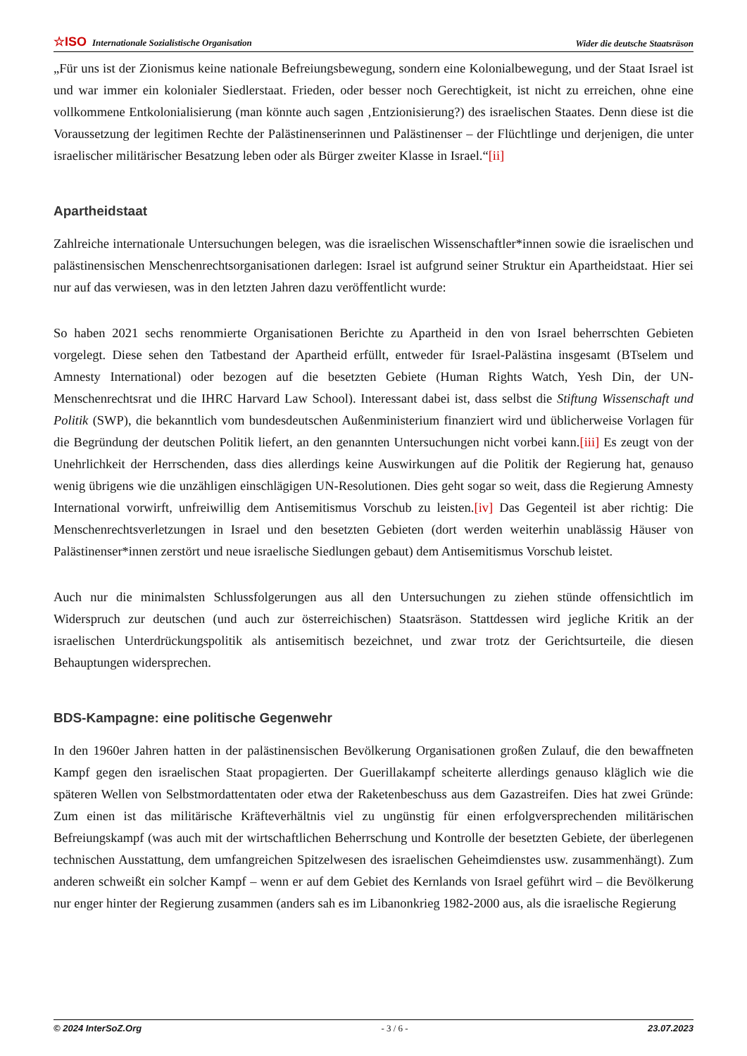☆ISO Internationale Sozialistische Organisation Wider die deutsche Staatsräson
„Für uns ist der Zionismus keine nationale Befreiungsbewegung, sondern eine Kolonialbewegung, und der Staat Israel ist und war immer ein kolonialer Siedlerstaat. Frieden, oder besser noch Gerechtigkeit, ist nicht zu erreichen, ohne eine vollkommene Entkolonialisierung (man könnte auch sagen ‚Entzionisierung?) des israelischen Staates. Denn diese ist die Voraussetzung der legitimen Rechte der Palästinenserinnen und Palästinenser – der Flüchtlinge und derjenigen, die unter israelischer militärischer Besatzung leben oder als Bürger zweiter Klasse in Israel.“[ii]
Apartheidstaat
Zahlreiche internationale Untersuchungen belegen, was die israelischen Wissenschaftler*innen sowie die israelischen und palästinensischen Menschenrechtsorganisationen darlegen: Israel ist aufgrund seiner Struktur ein Apartheidstaat. Hier sei nur auf das verwiesen, was in den letzten Jahren dazu veröffentlicht wurde:
So haben 2021 sechs renommierte Organisationen Berichte zu Apartheid in den von Israel beherrschten Gebieten vorgelegt. Diese sehen den Tatbestand der Apartheid erfüllt, entweder für Israel-Palästina insgesamt (BTselem und Amnesty International) oder bezogen auf die besetzten Gebiete (Human Rights Watch, Yesh Din, der UN-Menschenrechtsrat und die IHRC Harvard Law School). Interessant dabei ist, dass selbst die Stiftung Wissenschaft und Politik (SWP), die bekanntlich vom bundesdeutschen Außenministerium finanziert wird und üblicherweise Vorlagen für die Begründung der deutschen Politik liefert, an den genannten Untersuchungen nicht vorbei kann.[iii] Es zeugt von der Unehrlichkeit der Herrschenden, dass dies allerdings keine Auswirkungen auf die Politik der Regierung hat, genauso wenig übrigens wie die unzähligen einschlägigen UN-Resolutionen. Dies geht sogar so weit, dass die Regierung Amnesty International vorwirft, unfreiwillig dem Antisemitismus Vorschub zu leisten.[iv] Das Gegenteil ist aber richtig: Die Menschenrechtsverletzungen in Israel und den besetzten Gebieten (dort werden weiterhin unablässig Häuser von Palästinenser*innen zerstört und neue israelische Siedlungen gebaut) dem Antisemitismus Vorschub leistet.
Auch nur die minimalsten Schlussfolgerungen aus all den Untersuchungen zu ziehen stünde offensichtlich im Widerspruch zur deutschen (und auch zur österreichischen) Staatsräson. Stattdessen wird jegliche Kritik an der israelischen Unterdrückungspolitik als antisemitisch bezeichnet, und zwar trotz der Gerichtsurteile, die diesen Behauptungen widersprechen.
BDS-Kampagne: eine politische Gegenwehr
In den 1960er Jahren hatten in der palästinensischen Bevölkerung Organisationen großen Zulauf, die den bewaffneten Kampf gegen den israelischen Staat propagierten. Der Guerillakampf scheiterte allerdings genauso kläglich wie die späteren Wellen von Selbstmordattentaten oder etwa der Raketenbeschuss aus dem Gazastreifen. Dies hat zwei Gründe: Zum einen ist das militärische Kräfteverhältnis viel zu ungünstig für einen erfolgversprechenden militärischen Befreiungskampf (was auch mit der wirtschaftlichen Beherrschung und Kontrolle der besetzten Gebiete, der überlegenen technischen Ausstattung, dem umfangreichen Spitzelwesen des israelischen Geheimdienstes usw. zusammenhängt). Zum anderen schweißt ein solcher Kampf – wenn er auf dem Gebiet des Kernlands von Israel geführt wird – die Bevölkerung nur enger hinter der Regierung zusammen (anders sah es im Libanonkrieg 1982-2000 aus, als die israelische Regierung
© 2024 InterSoZ.Org - 3 / 6 - 23.07.2023